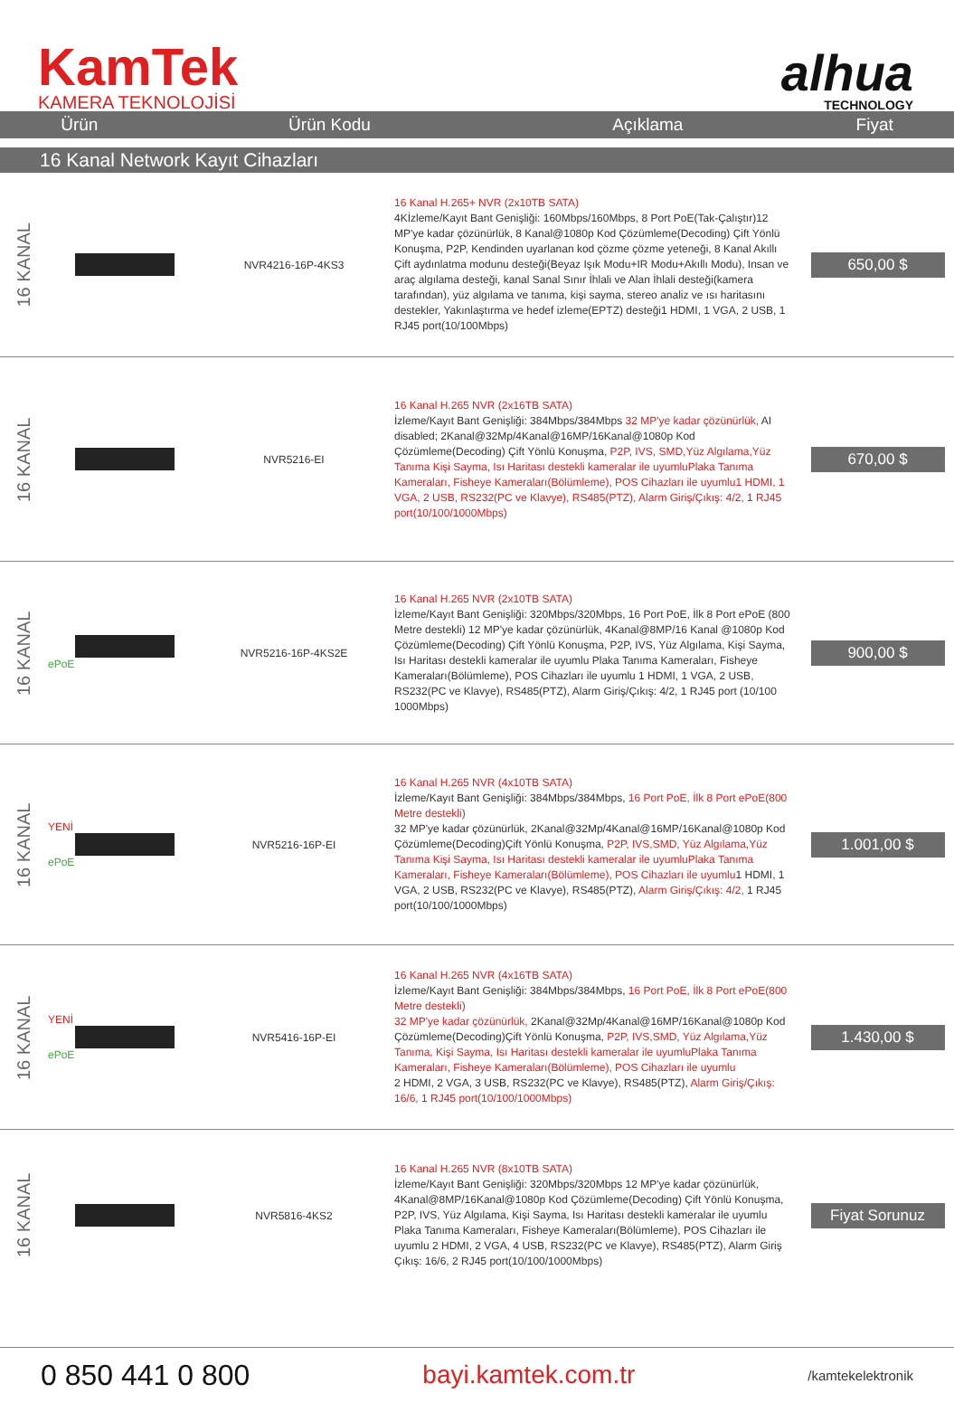KamTek
KAMERA TEKNOLOJİSİ
alhua
TECHNOLOGY
| Ürün | Ürün Kodu | Açıklama | Fiyat |
| --- | --- | --- | --- |
16 Kanal Network Kayıt Cihazları
| 16 KANAL | | NVR4216-16P-4KS3 | 16 Kanal H.265+ NVR (2x10TB SATA) 4Kİzleme/Kayıt Bant Genişliği: 160Mbps/160Mbps, 8 Port PoE(Tak-Çalıştır)12 MP'ye kadar çözünürlük, 8 Kanal@1080p Kod Çözümleme(Decoding) Çift Yönlü Konuşma, P2P, Kendinden uyarlanan kod çözme çözme yeteneği, 8 Kanal Akıllı Çift aydınlatma modunu desteği(Beyaz Işık Modu+IR Modu+Akıllı Modu), Insan ve araç algılama desteği, kanal Sanal Sınır İhlali ve Alan İhlali desteği(kamera tarafından), yüz algılama ve tanıma, kişi sayma, stereo analiz ve ısı haritasını destekler, Yakınlaştırma ve hedef izleme(EPTZ) desteği1 HDMI, 1 VGA, 2 USB, 1 RJ45 port(10/100Mbps) | 650,00 $ |
| 16 KANAL | | NVR5216-EI | 16 Kanal H.265 NVR (2x16TB SATA) İzleme/Kayıt Bant Genişliği: 384Mbps/384Mbps 32 MP'ye kadar çözünürlük, AI disabled; 2Kanal@32Mp/4Kanal@16MP/16Kanal@1080p Kod Çözümleme(Decoding) Çift Yönlü Konuşma, P2P, IVS, SMD,Yüz Algılama,Yüz Tanıma Kişi Sayma, Isı Haritası destekli kameralar ile uyumluPlaka Tanıma Kameraları, Fisheye Kameraları(Bölümleme), POS Cihazları ile uyumlu1 HDMI, 1 VGA, 2 USB, RS232(PC ve Klavye), RS485(PTZ), Alarm Giriş/Çıkış: 4/2, 1 RJ45 port(10/100/1000Mbps) | 670,00 $ |
| 16 KANAL | ePoE | NVR5216-16P-4KS2E | 16 Kanal H.265 NVR (2x10TB SATA) İzleme/Kayıt Bant Genişliği: 320Mbps/320Mbps, 16 Port PoE, İlk 8 Port ePoE (800 Metre destekli) 12 MP'ye kadar çözünürlük, 4Kanal@8MP/16 Kanal @1080p Kod Çözümleme(Decoding) Çift Yönlü Konuşma, P2P, IVS, Yüz Algılama, Kişi Sayma, Isı Haritası destekli kameralar ile uyumlu Plaka Tanıma Kameraları, Fisheye Kameraları(Bölümleme), POS Cihazları ile uyumlu 1 HDMI, 1 VGA, 2 USB, RS232(PC ve Klavye), RS485(PTZ), Alarm Giriş/Çıkış: 4/2, 1 RJ45 port (10/100 1000Mbps) | 900,00 $ |
| 16 KANAL | YENİ ePoE | NVR5216-16P-EI | 16 Kanal H.265 NVR (4x10TB SATA) İzleme/Kayıt Bant Genişliği: 384Mbps/384Mbps, 16 Port PoE, İlk 8 Port ePoE(800 Metre destekli) 32 MP'ye kadar çözünürlük, 2Kanal@32Mp/4Kanal@16MP/16Kanal@1080p Kod Çözümleme(Decoding)Çift Yönlü Konuşma, P2P, IVS,SMD, Yüz Algılama,Yüz Tanıma Kişi Sayma, Isı Haritası destekli kameralar ile uyumluPlaka Tanıma Kameraları, Fisheye Kameraları(Bölümleme), POS Cihazları ile uyumlu 1 HDMI, 1 VGA, 2 USB, RS232(PC ve Klavye), RS485(PTZ), Alarm Giriş/Çıkış: 4/2, 1 RJ45 port(10/100/1000Mbps) | 1.001,00 $ |
| 16 KANAL | YENİ ePoE | NVR5416-16P-EI | 16 Kanal H.265 NVR (4x16TB SATA) İzleme/Kayıt Bant Genişliği: 384Mbps/384Mbps, 16 Port PoE, İlk 8 Port ePoE(800 Metre destekli) 32 MP'ye kadar çözünürlük, 2Kanal@32Mp/4Kanal@16MP/16Kanal@1080p Kod Çözümleme(Decoding)Çift Yönlü Konuşma, P2P, IVS,SMD, Yüz Algılama,Yüz Tanıma, Kişi Sayma, Isı Haritası destekli kameralar ile uyumluPlaka Tanıma Kameraları, Fisheye Kameraları(Bölümleme), POS Cihazları ile uyumlu 2 HDMI, 2 VGA, 3 USB, RS232(PC ve Klavye), RS485(PTZ), Alarm Giriş/Çıkış: 16/6, 1 RJ45 port(10/100/1000Mbps) | 1.430,00 $ |
| 16 KANAL | | NVR5816-4KS2 | 16 Kanal H.265 NVR (8x10TB SATA) İzleme/Kayıt Bant Genişliği: 320Mbps/320Mbps 12 MP'ye kadar çözünürlük, 4Kanal@8MP/16Kanal@1080p Kod Çözümleme(Decoding) Çift Yönlü Konuşma, P2P, IVS, Yüz Algılama, Kişi Sayma, Isı Haritası destekli kameralar ile uyumlu Plaka Tanıma Kameraları, Fisheye Kameraları(Bölümleme), POS Cihazları ile uyumlu 2 HDMI, 2 VGA, 4 USB, RS232(PC ve Klavye), RS485(PTZ), Alarm Giriş Çıkış: 16/6, 2 RJ45 port(10/100/1000Mbps) | Fiyat Sorunuz |
0 850 441 0 800 bayi.kamtek.com.tr /kamtekelektronik